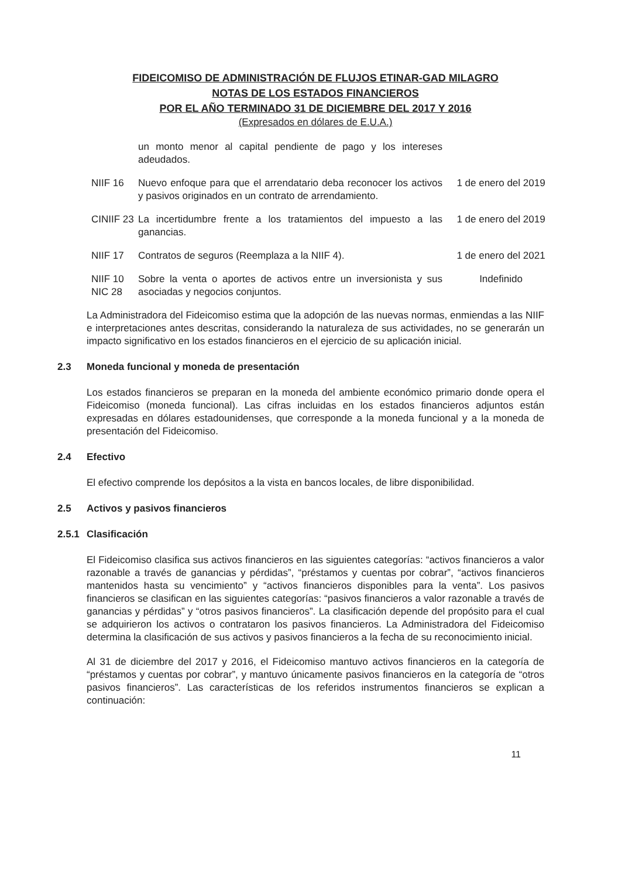FIDEICOMISO DE ADMINISTRACIÓN DE FLUJOS ETINAR-GAD MILAGRO
NOTAS DE LOS ESTADOS FINANCIEROS
POR EL AÑO TERMINADO 31 DE DICIEMBRE DEL 2017 Y 2016
(Expresados en dólares de E.U.A.)
| | un monto menor al capital pendiente de pago y los intereses adeudados. | |
| NIIF 16 | Nuevo enfoque para que el arrendatario deba reconocer los activos y pasivos originados en un contrato de arrendamiento. | 1 de enero del 2019 |
| CINIIF 23 | La incertidumbre frente a los tratamientos del impuesto a las ganancias. | 1 de enero del 2019 |
| NIIF 17 | Contratos de seguros (Reemplaza a la NIIF 4). | 1 de enero del 2021 |
| NIIF 10 NIC 28 | Sobre la venta o aportes de activos entre un inversionista y sus asociadas y negocios conjuntos. | Indefinido |
La Administradora del Fideicomiso estima que la adopción de las nuevas normas, enmiendas a las NIIF e interpretaciones antes descritas, considerando la naturaleza de sus actividades, no se generarán un impacto significativo en los estados financieros en el ejercicio de su aplicación inicial.
2.3 Moneda funcional y moneda de presentación
Los estados financieros se preparan en la moneda del ambiente económico primario donde opera el Fideicomiso (moneda funcional). Las cifras incluidas en los estados financieros adjuntos están expresadas en dólares estadounidenses, que corresponde a la moneda funcional y a la moneda de presentación del Fideicomiso.
2.4 Efectivo
El efectivo comprende los depósitos a la vista en bancos locales, de libre disponibilidad.
2.5 Activos y pasivos financieros
2.5.1 Clasificación
El Fideicomiso clasifica sus activos financieros en las siguientes categorías: “activos financieros a valor razonable a través de ganancias y pérdidas”, “préstamos y cuentas por cobrar”, “activos financieros mantenidos hasta su vencimiento” y “activos financieros disponibles para la venta”. Los pasivos financieros se clasifican en las siguientes categorías: “pasivos financieros a valor razonable a través de ganancias y pérdidas” y “otros pasivos financieros”. La clasificación depende del propósito para el cual se adquirieron los activos o contrataron los pasivos financieros. La Administradora del Fideicomiso determina la clasificación de sus activos y pasivos financieros a la fecha de su reconocimiento inicial.
Al 31 de diciembre del 2017 y 2016, el Fideicomiso mantuvo activos financieros en la categoría de “préstamos y cuentas por cobrar”, y mantuvo únicamente pasivos financieros en la categoría de “otros pasivos financieros”. Las características de los referidos instrumentos financieros se explican a continuación:
11